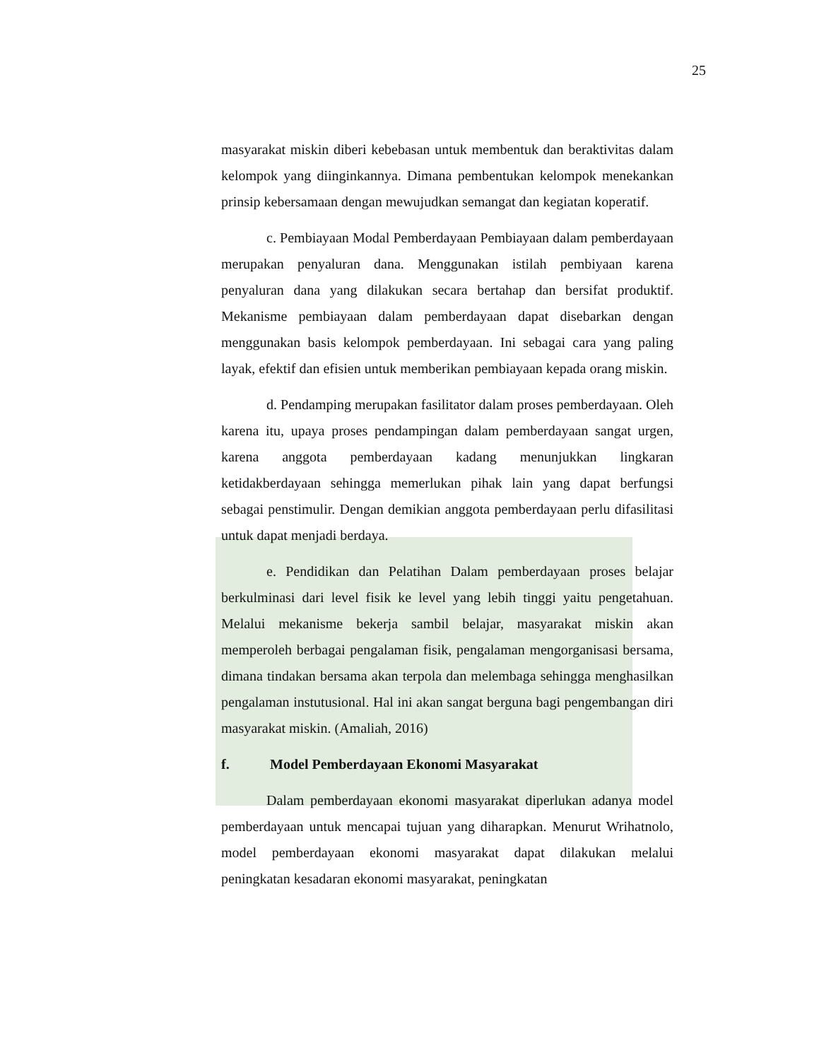25
masyarakat miskin diberi kebebasan untuk membentuk dan beraktivitas dalam kelompok yang diinginkannya. Dimana pembentukan kelompok menekankan prinsip kebersamaan dengan mewujudkan semangat dan kegiatan koperatif.
c. Pembiayaan Modal Pemberdayaan Pembiayaan dalam pemberdayaan merupakan penyaluran dana. Menggunakan istilah pembiyaan karena penyaluran dana yang dilakukan secara bertahap dan bersifat produktif. Mekanisme pembiayaan dalam pemberdayaan dapat disebarkan dengan menggunakan basis kelompok pemberdayaan. Ini sebagai cara yang paling layak, efektif dan efisien untuk memberikan pembiayaan kepada orang miskin.
d. Pendamping merupakan fasilitator dalam proses pemberdayaan. Oleh karena itu, upaya proses pendampingan dalam pemberdayaan sangat urgen, karena anggota pemberdayaan kadang menunjukkan lingkaran ketidakberdayaan sehingga memerlukan pihak lain yang dapat berfungsi sebagai penstimulir. Dengan demikian anggota pemberdayaan perlu difasilitasi untuk dapat menjadi berdaya.
e. Pendidikan dan Pelatihan Dalam pemberdayaan proses belajar berkulminasi dari level fisik ke level yang lebih tinggi yaitu pengetahuan. Melalui mekanisme bekerja sambil belajar, masyarakat miskin akan memperoleh berbagai pengalaman fisik, pengalaman mengorganisasi bersama, dimana tindakan bersama akan terpola dan melembaga sehingga menghasilkan pengalaman instutusional. Hal ini akan sangat berguna bagi pengembangan diri masyarakat miskin. (Amaliah, 2016)
f. Model Pemberdayaan Ekonomi Masyarakat
Dalam pemberdayaan ekonomi masyarakat diperlukan adanya model pemberdayaan untuk mencapai tujuan yang diharapkan. Menurut Wrihatnolo, model pemberdayaan ekonomi masyarakat dapat dilakukan melalui peningkatan kesadaran ekonomi masyarakat, peningkatan